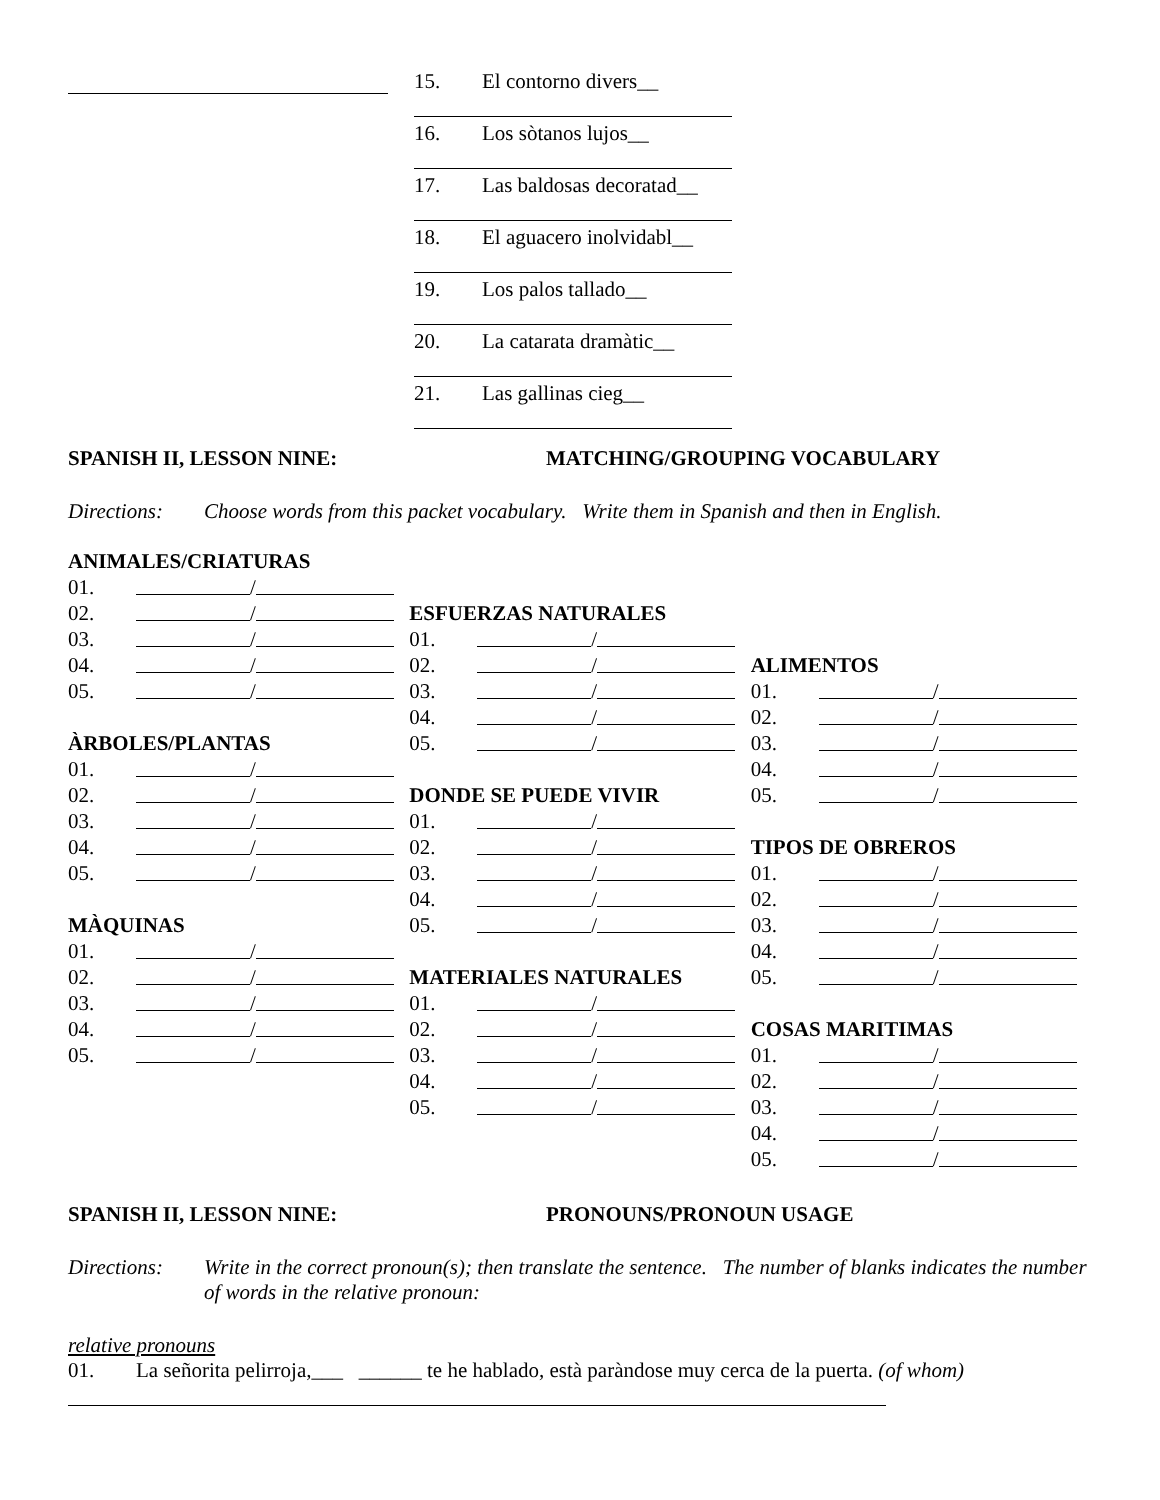15. El contorno divers__
16. Los sòtanos lujos__
17. Las baldosas decoratad__
18. El aguacero inolvidabl__
19. Los palos tallado__
20. La catarata dramàtic__
21. Las gallinas cieg__
SPANISH II, LESSON NINE: MATCHING/GROUPING VOCABULARY
Directions: Choose words from this packet vocabulary. Write them in Spanish and then in English.
ANIMALES/CRIATURAS
01. /
02. /
03. /
04. /
05. /
ÀRBOLES/PLANTAS
01. /
02. /
03. /
04. /
05. /
MÀQUINAS
01. /
02. /
03. /
04. /
05. /
ESFUERZAS NATURALES
01. /
02. /
03. /
04. /
05. /
DONDE SE PUEDE VIVIR
01. /
02. /
03. /
04. /
05. /
MATERIALES NATURALES
01. /
02. /
03. /
04. /
05. /
ALIMENTOS
01. /
02. /
03. /
04. /
05. /
TIPOS DE OBREROS
01. /
02. /
03. /
04. /
05. /
COSAS MARITIMAS
01. /
02. /
03. /
04. /
05. /
SPANISH II, LESSON NINE: PRONOUNS/PRONOUN USAGE
Directions: Write in the correct pronoun(s); then translate the sentence. The number of blanks indicates the number of words in the relative pronoun:
relative pronouns
01. La señorita pelirroja,___ ______ te he hablado, està paràndose muy cerca de la puerta. (of whom)